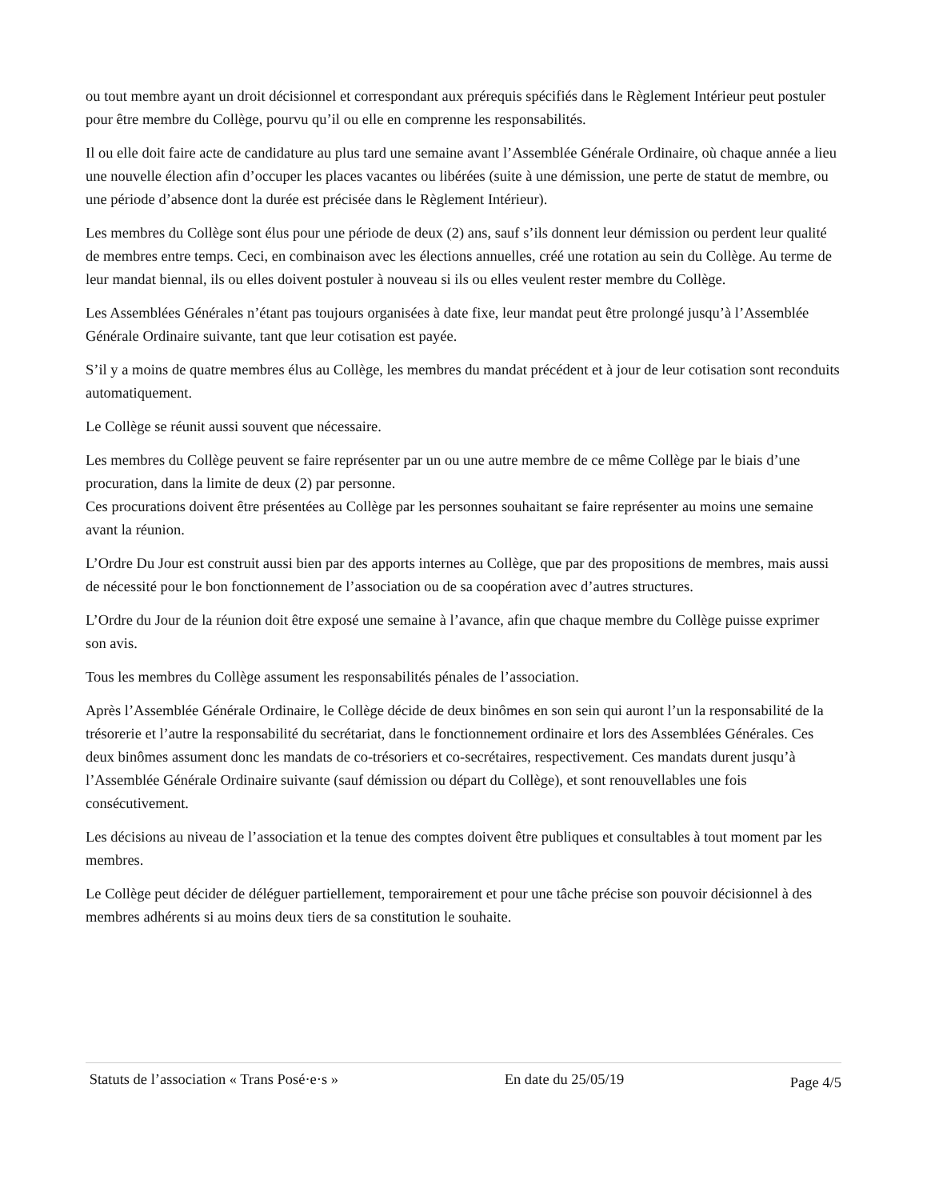ou tout membre ayant un droit décisionnel et correspondant aux prérequis spécifiés dans le Règlement Intérieur peut postuler pour être membre du Collège, pourvu qu’il ou elle en comprenne les responsabilités.
Il ou elle doit faire acte de candidature au plus tard une semaine avant l’Assemblée Générale Ordinaire, où chaque année a lieu une nouvelle élection afin d’occuper les places vacantes ou libérées (suite à une démission, une perte de statut de membre, ou une période d’absence dont la durée est précisée dans le Règlement Intérieur).
Les membres du Collège sont élus pour une période de deux (2) ans, sauf s’ils donnent leur démission ou perdent leur qualité de membres entre temps. Ceci, en combinaison avec les élections annuelles, créé une rotation au sein du Collège. Au terme de leur mandat biennal, ils ou elles doivent postuler à nouveau si ils ou elles veulent rester membre du Collège.
Les Assemblées Générales n’étant pas toujours organisées à date fixe, leur mandat peut être prolongé jusqu’à l’Assemblée Générale Ordinaire suivante, tant que leur cotisation est payée.
S’il y a moins de quatre membres élus au Collège, les membres du mandat précédent et à jour de leur cotisation sont reconduits automatiquement.
Le Collège se réunit aussi souvent que nécessaire.
Les membres du Collège peuvent se faire représenter par un ou une autre membre de ce même Collège par le biais d’une procuration, dans la limite de deux (2) par personne.
Ces procurations doivent être présentées au Collège par les personnes souhaitant se faire représenter au moins une semaine avant la réunion.
L’Ordre Du Jour est construit aussi bien par des apports internes au Collège, que par des propositions de membres, mais aussi de nécessité pour le bon fonctionnement de l’association ou de sa coopération avec d’autres structures.
L’Ordre du Jour de la réunion doit être exposé une semaine à l’avance, afin que chaque membre du Collège puisse exprimer son avis.
Tous les membres du Collège assument les responsabilités pénales de l’association.
Après l’Assemblée Générale Ordinaire, le Collège décide de deux binômes en son sein qui auront l’un la responsabilité de la trésorerie et l’autre la responsabilité du secrétariat, dans le fonctionnement ordinaire et lors des Assemblées Générales. Ces deux binômes assument donc les mandats de co-trésoriers et co-secrétaires, respectivement. Ces mandats durent jusqu’à l’Assemblée Générale Ordinaire suivante (sauf démission ou départ du Collège), et sont renouvellables une fois consécutivement.
Les décisions au niveau de l’association et la tenue des comptes doivent être publiques et consultables à tout moment par les membres.
Le Collège peut décider de déléguer partiellement, temporairement et pour une tâche précise son pouvoir décisionnel à des membres adhérents si au moins deux tiers de sa constitution le souhaite.
Statuts de l’association « Trans Posé·e·s » En date du 25/05/19 Page 4/5